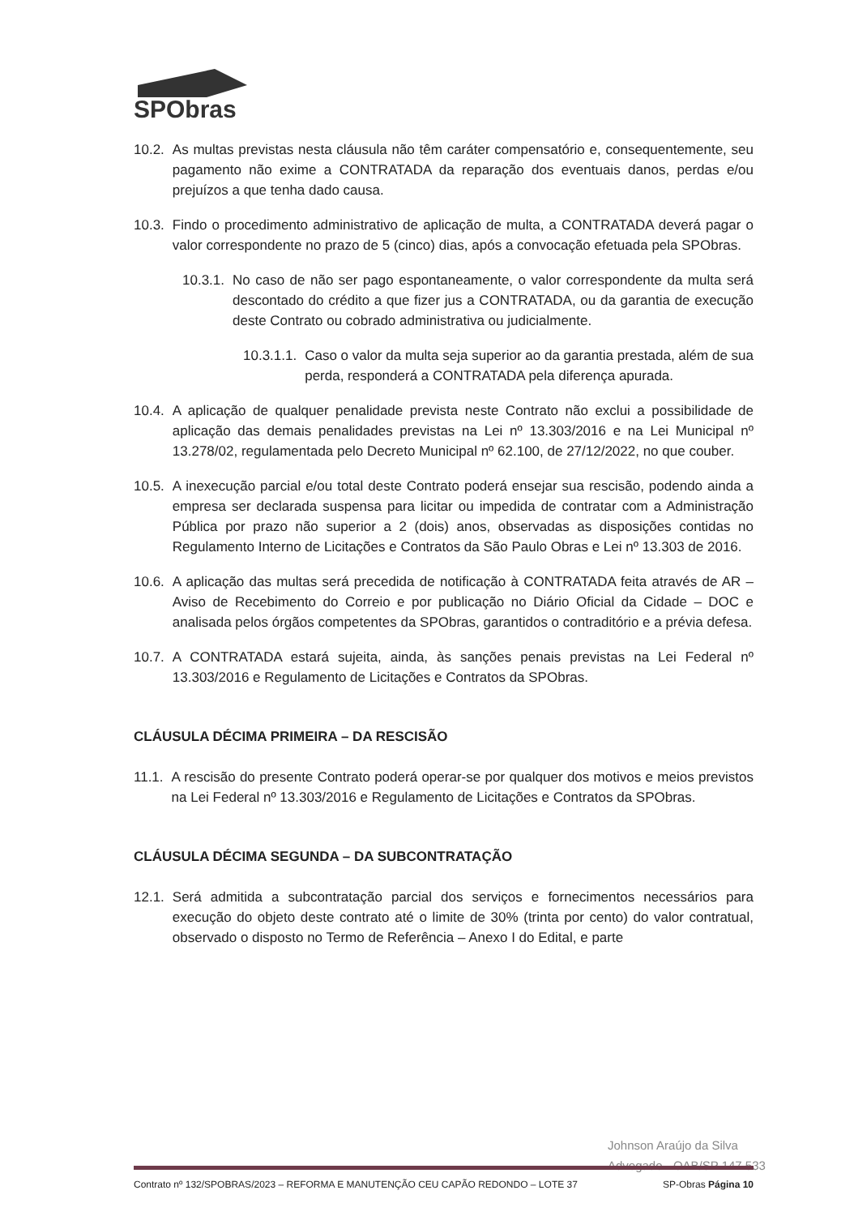SPObras
10.2. As multas previstas nesta cláusula não têm caráter compensatório e, consequentemente, seu pagamento não exime a CONTRATADA da reparação dos eventuais danos, perdas e/ou prejuízos a que tenha dado causa.
10.3. Findo o procedimento administrativo de aplicação de multa, a CONTRATADA deverá pagar o valor correspondente no prazo de 5 (cinco) dias, após a convocação efetuada pela SPObras.
10.3.1. No caso de não ser pago espontaneamente, o valor correspondente da multa será descontado do crédito a que fizer jus a CONTRATADA, ou da garantia de execução deste Contrato ou cobrado administrativa ou judicialmente.
10.3.1.1. Caso o valor da multa seja superior ao da garantia prestada, além de sua perda, responderá a CONTRATADA pela diferença apurada.
10.4. A aplicação de qualquer penalidade prevista neste Contrato não exclui a possibilidade de aplicação das demais penalidades previstas na Lei nº 13.303/2016 e na Lei Municipal nº 13.278/02, regulamentada pelo Decreto Municipal nº 62.100, de 27/12/2022, no que couber.
10.5. A inexecução parcial e/ou total deste Contrato poderá ensejar sua rescisão, podendo ainda a empresa ser declarada suspensa para licitar ou impedida de contratar com a Administração Pública por prazo não superior a 2 (dois) anos, observadas as disposições contidas no Regulamento Interno de Licitações e Contratos da São Paulo Obras e Lei nº 13.303 de 2016.
10.6. A aplicação das multas será precedida de notificação à CONTRATADA feita através de AR – Aviso de Recebimento do Correio e por publicação no Diário Oficial da Cidade – DOC e analisada pelos órgãos competentes da SPObras, garantidos o contraditório e a prévia defesa.
10.7. A CONTRATADA estará sujeita, ainda, às sanções penais previstas na Lei Federal nº 13.303/2016 e Regulamento de Licitações e Contratos da SPObras.
CLÁUSULA DÉCIMA PRIMEIRA – DA RESCISÃO
11.1. A rescisão do presente Contrato poderá operar-se por qualquer dos motivos e meios previstos na Lei Federal nº 13.303/2016 e Regulamento de Licitações e Contratos da SPObras.
CLÁUSULA DÉCIMA SEGUNDA – DA SUBCONTRATAÇÃO
12.1. Será admitida a subcontratação parcial dos serviços e fornecimentos necessários para execução do objeto deste contrato até o limite de 30% (trinta por cento) do valor contratual, observado o disposto no Termo de Referência – Anexo I do Edital, e parte
Johnson Araújo da Silva
Advogado - OAB/SP 147.533
Contrato nº 132/SPOBRAS/2023 – REFORMA E MANUTENÇÃO CEU CAPÃO REDONDO – LOTE 37 SP-Obras Página 10